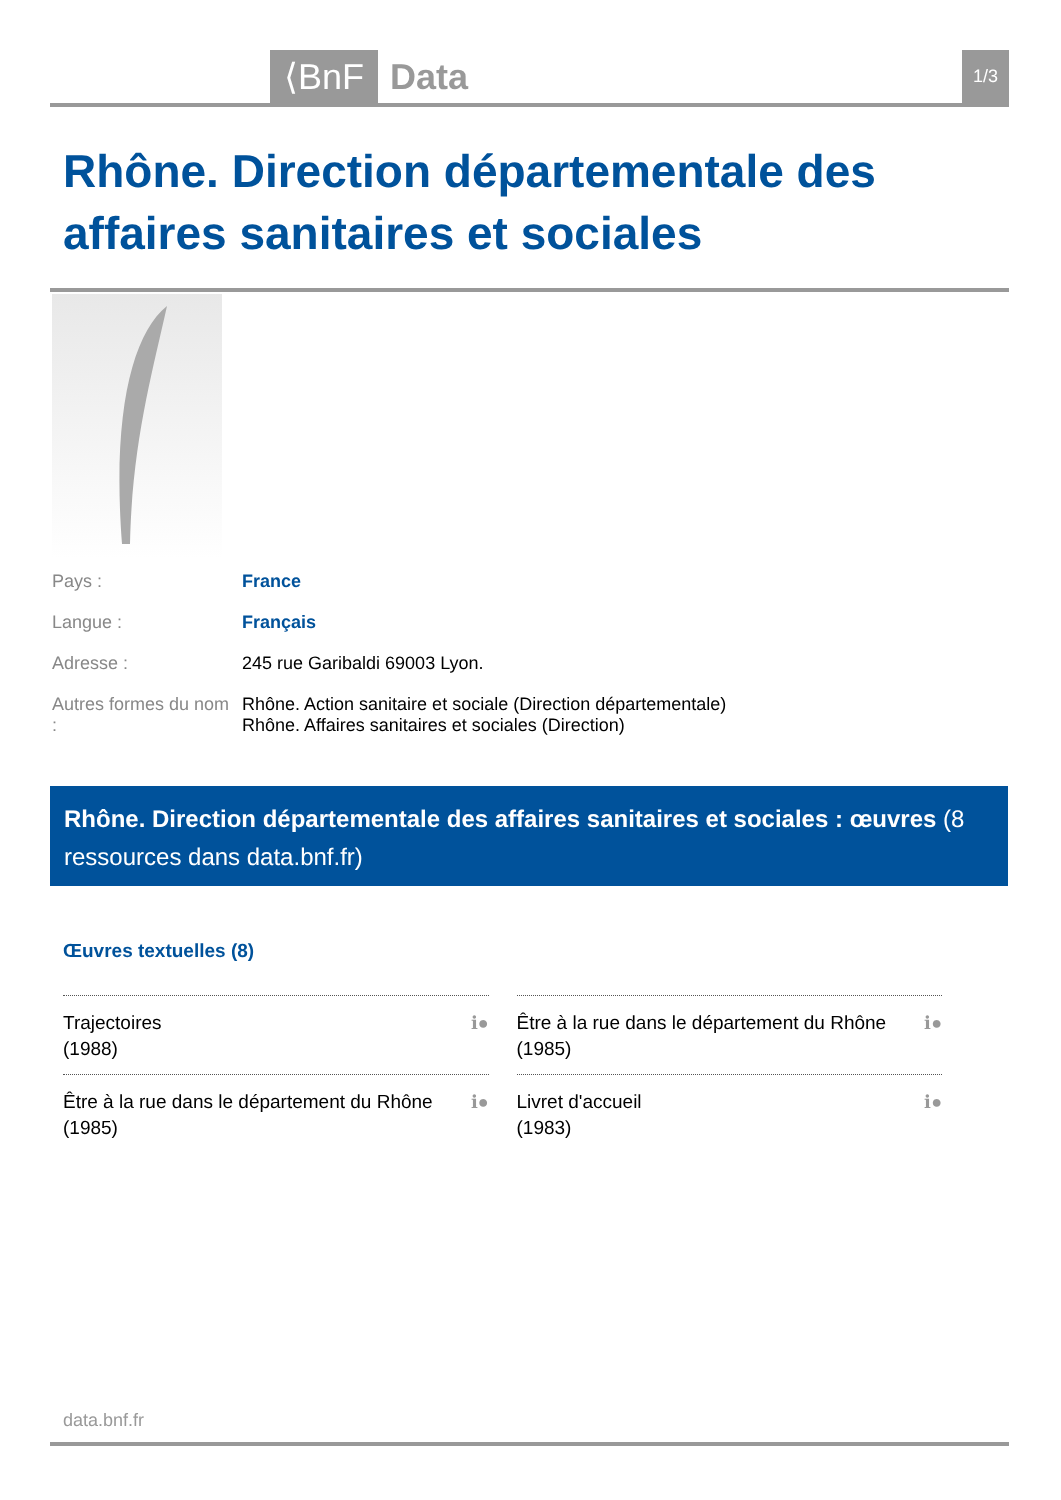⟨BnF Data 1/3
Rhône. Direction départementale des affaires sanitaires et sociales
| Pays : | France |
| Langue : | Français |
| Adresse : | 245 rue Garibaldi 69003 Lyon. |
| Autres formes du nom : | Rhône. Action sanitaire et sociale (Direction départementale) Rhône. Affaires sanitaires et sociales (Direction) |
Rhône. Direction départementale des affaires sanitaires et sociales : œuvres (8 ressources dans data.bnf.fr)
Œuvres textuelles (8)
| ℹ● Trajectoires (1988) | ℹ● Être à la rue dans le département du Rhône (1985) |
| ℹ● Être à la rue dans le département du Rhône (1985) | ℹ● Livret d'accueil (1983) |
data.bnf.fr